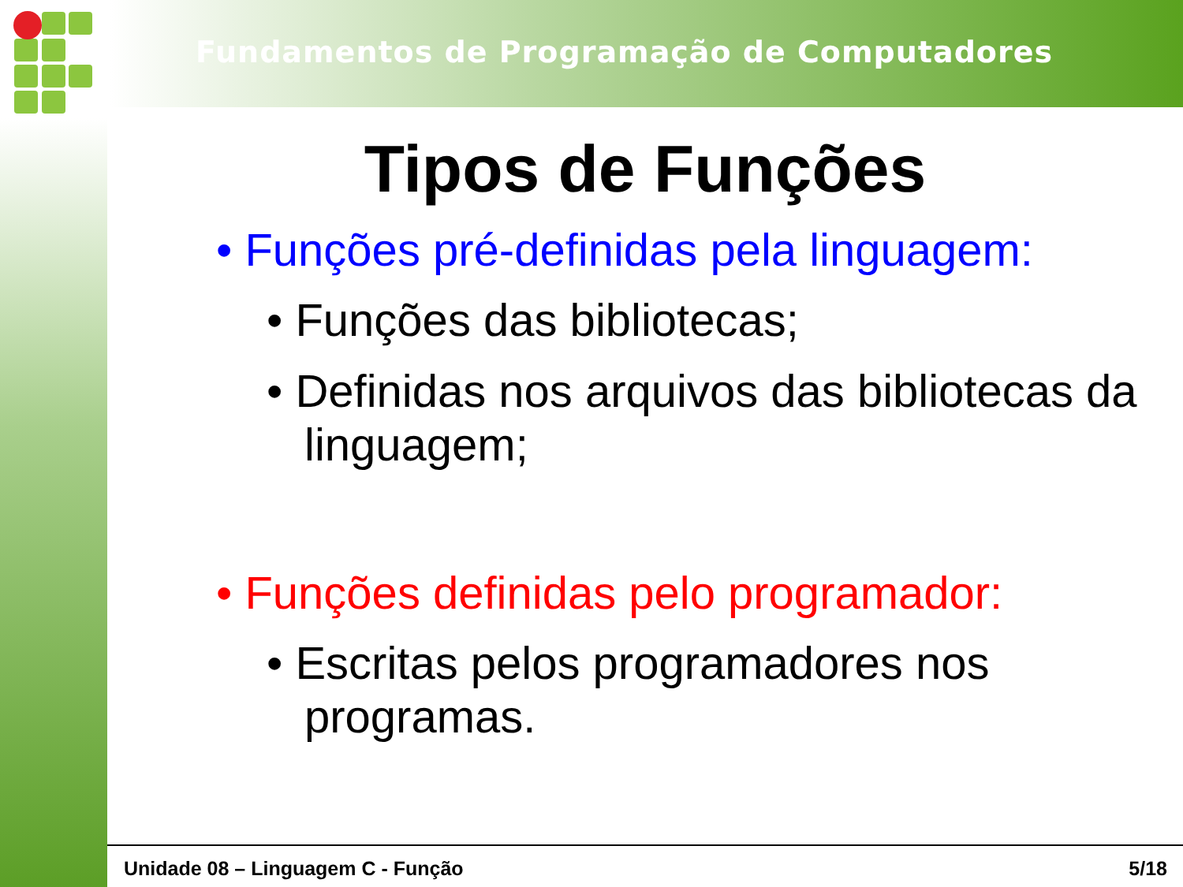Fundamentos de Programação de Computadores
Tipos de Funções
• Funções pré-definidas pela linguagem:
• Funções das bibliotecas;
• Definidas nos arquivos das bibliotecas da linguagem;
• Funções definidas pelo programador:
• Escritas pelos programadores nos programas.
Unidade 08 – Linguagem C - Função 5/18